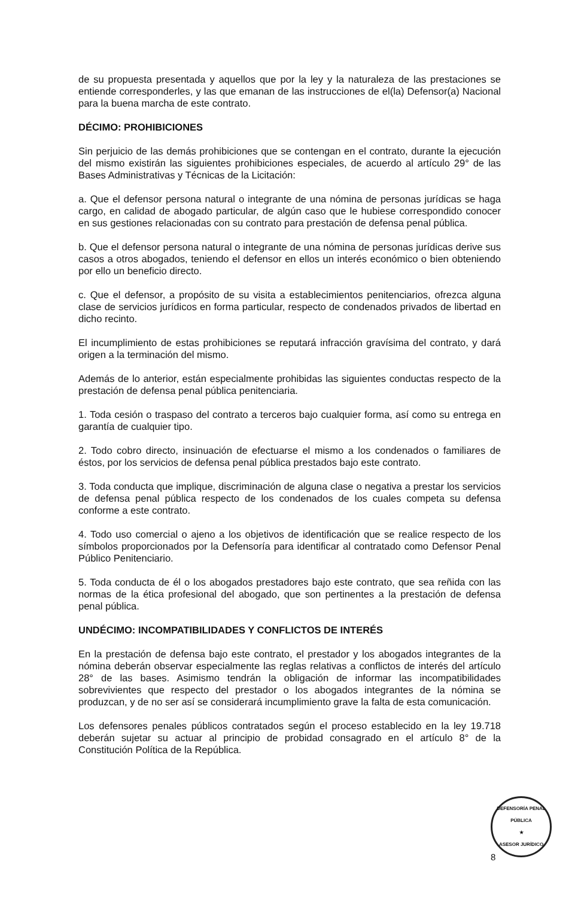de su propuesta presentada y aquellos que por la ley y la naturaleza de las prestaciones se entiende corresponderles, y las que emanan de las instrucciones de el(la) Defensor(a) Nacional para la buena marcha de este contrato.
DÉCIMO: PROHIBICIONES
Sin perjuicio de las demás prohibiciones que se contengan en el contrato, durante la ejecución del mismo existirán las siguientes prohibiciones especiales, de acuerdo al artículo 29° de las Bases Administrativas y Técnicas de la Licitación:
a. Que el defensor persona natural o integrante de una nómina de personas jurídicas se haga cargo, en calidad de abogado particular, de algún caso que le hubiese correspondido conocer en sus gestiones relacionadas con su contrato para prestación de defensa penal pública.
b. Que el defensor persona natural o integrante de una nómina de personas jurídicas derive sus casos a otros abogados, teniendo el defensor en ellos un interés económico o bien obteniendo por ello un beneficio directo.
c. Que el defensor, a propósito de su visita a establecimientos penitenciarios, ofrezca alguna clase de servicios jurídicos en forma particular, respecto de condenados privados de libertad en dicho recinto.
El incumplimiento de estas prohibiciones se reputará infracción gravísima del contrato, y dará origen a la terminación del mismo.
Además de lo anterior, están especialmente prohibidas las siguientes conductas respecto de la prestación de defensa penal pública penitenciaria.
1. Toda cesión o traspaso del contrato a terceros bajo cualquier forma, así como su entrega en garantía de cualquier tipo.
2. Todo cobro directo, insinuación de efectuarse el mismo a los condenados o familiares de éstos, por los servicios de defensa penal pública prestados bajo este contrato.
3. Toda conducta que implique, discriminación de alguna clase o negativa a prestar los servicios de defensa penal pública respecto de los condenados de los cuales competa su defensa conforme a este contrato.
4. Todo uso comercial o ajeno a los objetivos de identificación que se realice respecto de los símbolos proporcionados por la Defensoría para identificar al contratado como Defensor Penal Público Penitenciario.
5. Toda conducta de él o los abogados prestadores bajo este contrato, que sea reñida con las normas de la ética profesional del abogado, que son pertinentes a la prestación de defensa penal pública.
UNDÉCIMO: INCOMPATIBILIDADES Y CONFLICTOS DE INTERÉS
En la prestación de defensa bajo este contrato, el prestador y los abogados integrantes de la nómina deberán observar especialmente las reglas relativas a conflictos de interés del artículo 28° de las bases. Asimismo tendrán la obligación de informar las incompatibilidades sobrevivientes que respecto del prestador o los abogados integrantes de la nómina se produzcan, y de no ser así se considerará incumplimiento grave la falta de esta comunicación.
Los defensores penales públicos contratados según el proceso establecido en la ley 19.718 deberán sujetar su actuar al principio de probidad consagrado en el artículo 8° de la Constitución Política de la República.
DEFENSORÍA PENAL PÚBLICA
★
ASESOR JURÍDICO
8